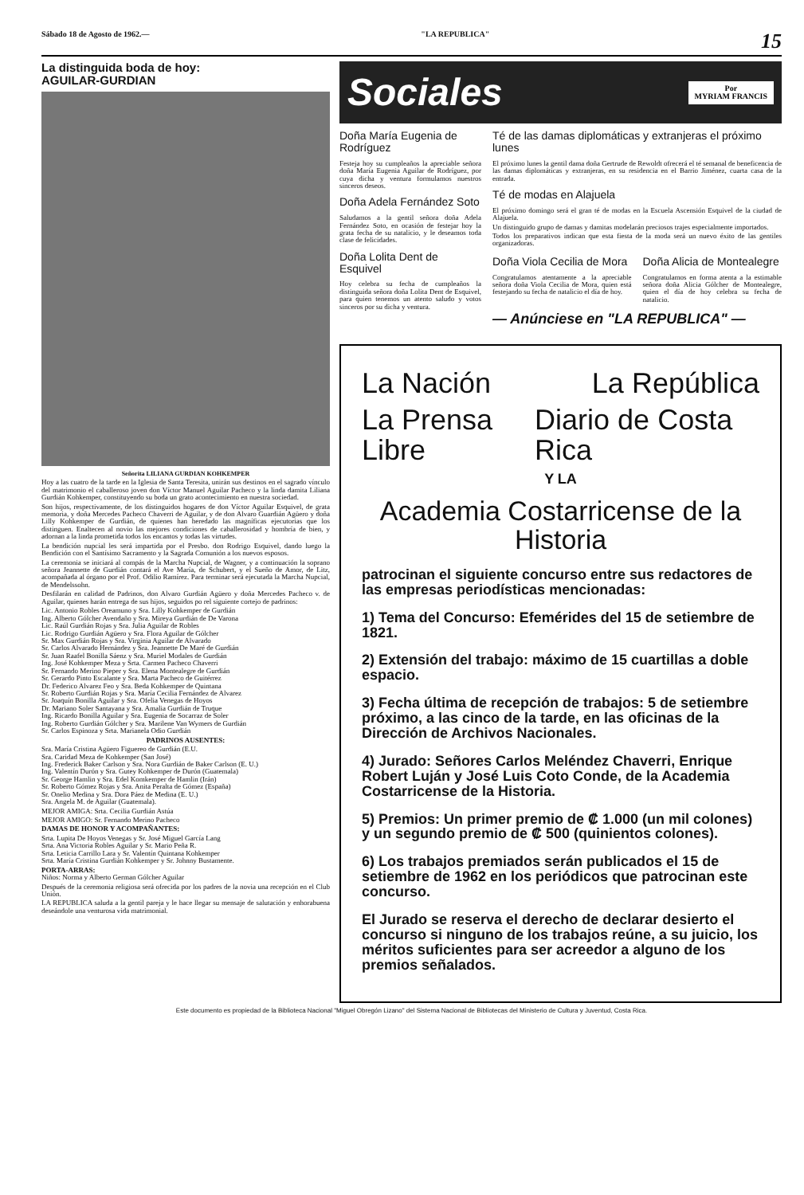Sábado 18 de Agosto de 1962.— "LA REPUBLICA" 15
La distinguida boda de hoy:
AGUILAR-GURDIAN
Señorita LILIANA GURDIAN KOHKEMPER
Hoy a las cuatro de la tarde en la Iglesia de Santa Teresita, unirán sus destinos en el sagrado vínculo del matrimonio el caballeroso joven don Víctor Manuel Aguilar Pacheco y la linda damita Liliana Gurdián Kohkemper, constituyendo su boda un grato acontecimiento en nuestra sociedad.
Son hijos, respectivamente, de los distinguidos hogares de don Víctor Aguilar Esquivel, de grata memoria, y doña Mercedes Pacheco Chaverri de Aguilar, y de don Alvaro Guardián Agüero y doña Lilly Kohkemper de Gurdián, de quienes han heredado las magníficas ejecutorias que los distinguen. Enaltecen al novio las mejores condiciones de caballerosidad y hombría de bien, y adornan a la linda prometida todos los encantos y todas las virtudes.
La bendición nupcial les será impartida por el Presbo. don Rodrigo Esquivel, dando luego la Bendición con el Santísimo Sacramento y la Sagrada Comunión a los nuevos esposos.
La ceremonia se iniciará al compás de la Marcha Nupcial, de Wagner, y a continuación la soprano señora Jeannette de Gurdián contará el Ave María, de Schubert, y el Sueño de Amor, de Litz, acompañada al órgano por el Prof. Odilio Ramírez. Para terminar será ejecutada la Marcha Nupcial, de Mendelssohn.
Desfilarán en calidad de Padrinos, don Alvaro Gurdián Agüero y doña Mercedes Pacheco v. de Aguilar, quienes harán entrega de sus hijos, seguidos po rel siguiente cortejo de padrinos:
Lic. Antonio Robles Oreamuno y Sra. Lilly Kohkemper de Gurdián
Ing. Alberto Gólcher Avendaño y Sra. Mireya Gurdián de De Varona
Lic. Raúl Gurdián Rojas y Sra. Julia Aguilar de Robles
Lic. Rodrigo Gurdián Agüero y Sra. Flora Aguilar de Gólcher
Sr. Max Gurdián Rojas y Sra. Virginia Aguilar de Alvarado
Sr. Carlos Alvarado Hernández y Sra. Jeannette De Maré de Gurdián
Sr. Juan Raafel Bonilla Sáenz y Sra. Muriel Modales de Gurdián
Ing. José Kohkemper Meza y Srta. Carmen Pacheco Chaverri
Sr. Fernando Merino Pieper y Sra. Elena Montealegre de Gurdián
Sr. Gerardo Pinto Escalante y Sra. Marta Pacheco de Guitérrez
Dr. Federico Alvarez Feo y Sra. Beda Kohkemper de Quintana
Sr. Roberto Gurdián Rojas y Sra. María Cecilia Fernández de Alvarez
Sr. Joaquín Bonilla Aguilar y Sra. Ofelia Venegas de Hoyos
Dr. Mariano Soler Santayana y Sra. Amalia Gurdián de Truque
Ing. Ricardo Bonilla Aguilar y Sra. Eugenia de Socarraz de Soler
Ing. Roberto Gurdián Gólcher y Sra. Marilene Van Wymers de Gurdián
Sr. Carlos Espinoza y Srta. Marianela Odio Gurdián
PADRINOS AUSENTES:
Sra. María Cristina Agüero Figuereo de Gurdián (E.U.
Sra. Caridad Meza de Kohkemper (San José)
Ing. Frederick Baker Carlson y Sra. Nora Gurdián de Baker Carlson (E. U.)
Ing. Valentín Durón y Sra. Gutey Kohkemper de Durón (Guatemala)
Sr. George Hamlin y Sra. Edel Komkemper de Hamlin (Irán)
Sr. Roberto Gómez Rojas y Sra. Anita Peralta de Gómez (España)
Sr. Onelio Medina y Sra. Dora Páez de Medina (E. U.)
Sra. Angela M. de Aguilar (Guatemala).
MEJOR AMIGA: Srta. Cecilia Gurdián Astúa
MEJOR AMIGO: Sr. Fernando Merino Pacheco
DAMAS DE HONOR Y ACOMPAÑANTES:
Srta. Lupita De Hoyos Venegas y Sr. José Miguel García Lang
Srta. Ana Victoria Robles Aguilar y Sr. Mario Peña R.
Srta. Leticia Carrillo Lara y Sr. Valentín Quintana Kohkemper
Srta. María Cristina Gurdián Kohkemper y Sr. Johnny Bustamente.
PORTA-ARRAS:
Niños: Norma y Alberto German Gólcher Aguilar
Después de la ceremonia religiosa será ofrecida por los padres de la novia una recepción en el Club Unión.
LA REPUBLICA saluda a la gentil pareja y le hace llegar su mensaje de salutación y enhorabuena deseándole una venturosa vida matrimonial.
Sociales Por
MYRIAM FRANCIS
Doña María Eugenia de Rodríguez
Festeja hoy su cumpleaños la apreciable señora doña María Eugenia Aguilar de Rodríguez, por cuya dicha y ventura formulamos nuestros sinceros deseos.
Doña Adela Fernández Soto
Saludamos a la gentil señora doña Adela Fernández Soto, en ocasión de festejar hoy la grata fecha de su natalicio, y le deseamos toda clase de felicidades.
Doña Lolita Dent de Esquivel
Hoy celebra su fecha de cumpleaños la distinguida señora doña Lolita Dent de Esquivel, para quien tenemos un atento saludo y votos sinceros por su dicha y ventura.
Té de las damas diplomáticas y extranjeras el próximo lunes
El próximo lunes la gentil dama doña Gertrude de Rewoldt ofrecerá el té semanal de beneficencia de las damas diplomáticas y extranjeras, en su residencia en el Barrio Jiménez, cuarta casa de la entrada.
Té de modas en Alajuela
El próximo domingo será el gran té de modas en la Escuela Ascensión Esquivel de la ciudad de Alajuela.
Un distinguido grupo de damas y damitas modelarán preciosos trajes especialmente importados.
Todos los preparativos indican que esta fiesta de la moda será un nuevo éxito de las gentiles organizadoras.
Doña Viola Cecilia de Mora
Congratulamos atentamente a la apreciable señora doña Viola Cecilia de Mora, quien está festejando su fecha de natalicio el día de hoy.
Doña Alicia de Montealegre
Congratulamos en forma atenta a la estimable señora doña Alicia Gólcher de Montealegre, quien el día de hoy celebra su fecha de natalicio.
— Anúnciese en "LA REPUBLICA" —
La Nación La República
La Prensa Libre Diario de Costa Rica
Y LA
Academia Costarricense de la Historia
patrocinan el siguiente concurso entre sus redactores de las empresas periodísticas mencionadas:
1) Tema del Concurso: Efemérides del 15 de setiembre de 1821.
2) Extensión del trabajo: máximo de 15 cuartillas a doble espacio.
3) Fecha última de recepción de trabajos: 5 de setiembre próximo, a las cinco de la tarde, en las oficinas de la Dirección de Archivos Nacionales.
4) Jurado: Señores Carlos Meléndez Chaverri, Enrique Robert Luján y José Luis Coto Conde, de la Academia Costarricense de la Historia.
5) Premios: Un primer premio de ₡ 1.000 (un mil colones) y un segundo premio de ₡ 500 (quinientos colones).
6) Los trabajos premiados serán publicados el 15 de setiembre de 1962 en los periódicos que patrocinan este concurso.
El Jurado se reserva el derecho de declarar desierto el concurso si ninguno de los trabajos reúne, a su juicio, los méritos suficientes para ser acreedor a alguno de los premios señalados.
Este documento es propiedad de la Biblioteca Nacional "Miguel Obregón Lizano" del Sistema Nacional de Bibliotecas del Ministerio de Cultura y Juventud, Costa Rica.